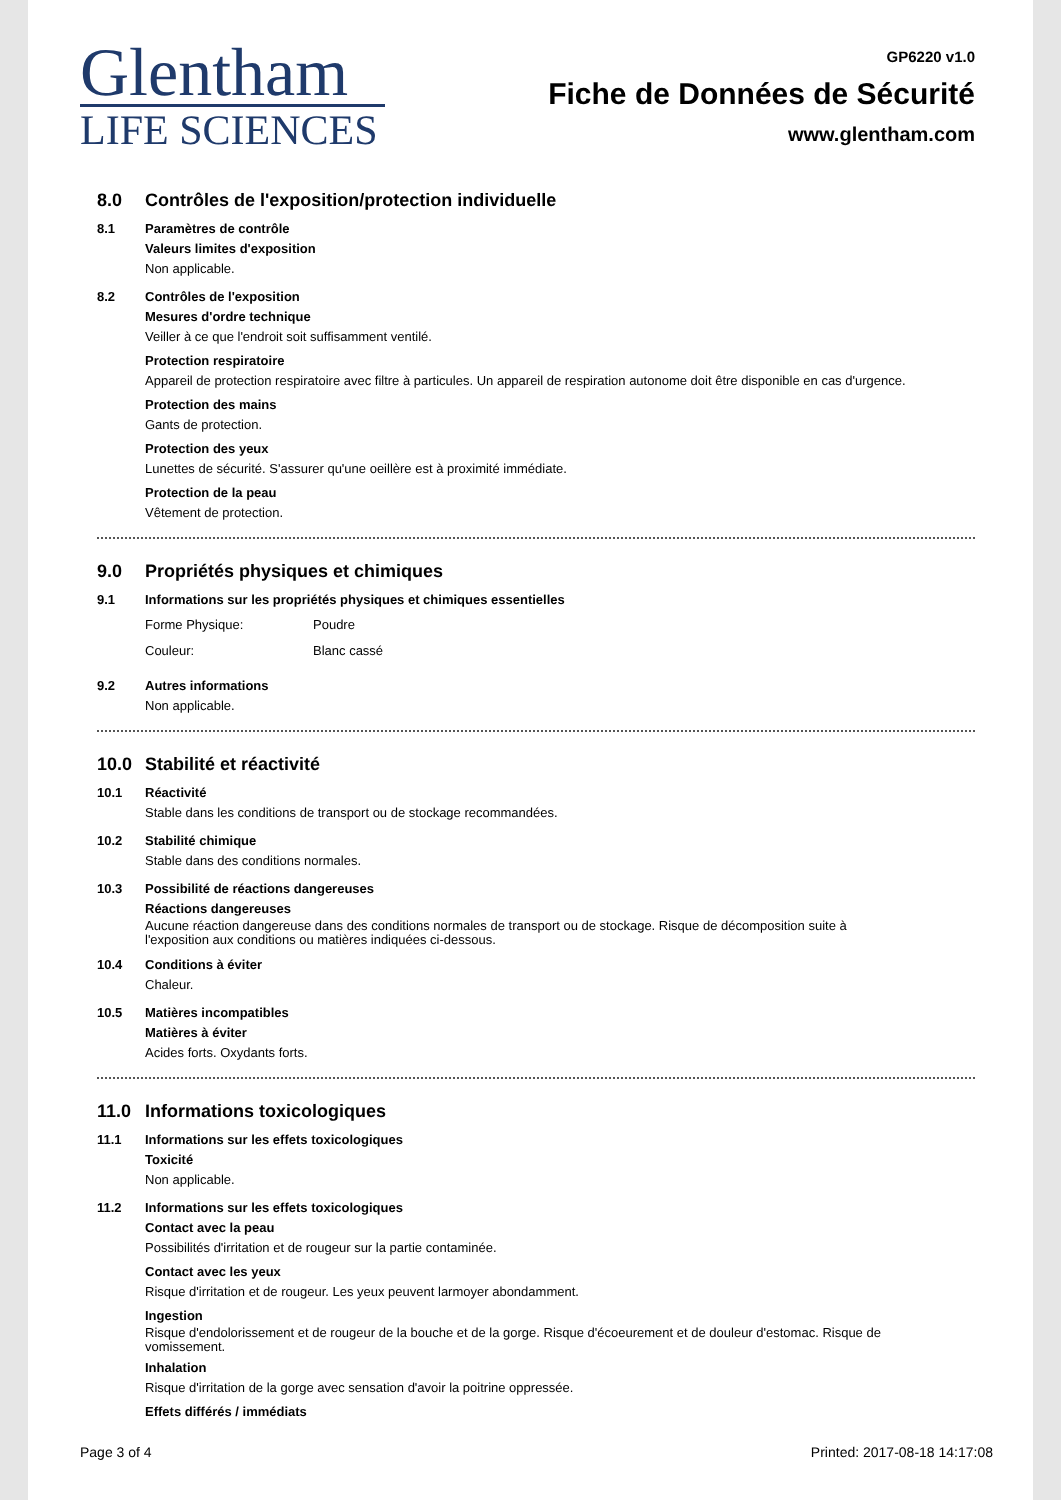Glentham
LIFE SCIENCES
GP6220 v1.0
Fiche de Données de Sécurité
www.glentham.com
8.0 Contrôles de l'exposition/protection individuelle
8.1 Paramètres de contrôle
Valeurs limites d'exposition
Non applicable.
8.2 Contrôles de l'exposition
Mesures d'ordre technique
Veiller à ce que l'endroit soit suffisamment ventilé.
Protection respiratoire
Appareil de protection respiratoire avec filtre à particules. Un appareil de respiration autonome doit être disponible en cas d'urgence.
Protection des mains
Gants de protection.
Protection des yeux
Lunettes de sécurité. S'assurer qu'une oeillère est à proximité immédiate.
Protection de la peau
Vêtement de protection.
9.0 Propriétés physiques et chimiques
9.1 Informations sur les propriétés physiques et chimiques essentielles
Forme Physique: Poudre
Couleur: Blanc cassé
9.2 Autres informations
Non applicable.
10.0 Stabilité et réactivité
10.1 Réactivité
Stable dans les conditions de transport ou de stockage recommandées.
10.2 Stabilité chimique
Stable dans des conditions normales.
10.3 Possibilité de réactions dangereuses
Réactions dangereuses
Aucune réaction dangereuse dans des conditions normales de transport ou de stockage. Risque de décomposition suite à
l'exposition aux conditions ou matières indiquées ci-dessous.
10.4 Conditions à éviter
Chaleur.
10.5 Matières incompatibles
Matières à éviter
Acides forts. Oxydants forts.
11.0 Informations toxicologiques
11.1 Informations sur les effets toxicologiques
Toxicité
Non applicable.
11.2 Informations sur les effets toxicologiques
Contact avec la peau
Possibilités d'irritation et de rougeur sur la partie contaminée.
Contact avec les yeux
Risque d'irritation et de rougeur. Les yeux peuvent larmoyer abondamment.
Ingestion
Risque d'endolorissement et de rougeur de la bouche et de la gorge. Risque d'écoeurement et de douleur d'estomac. Risque de
vomissement.
Inhalation
Risque d'irritation de la gorge avec sensation d'avoir la poitrine oppressée.
Effets différés / immédiats
Page 3 of 4 Printed: 2017-08-18 14:17:08